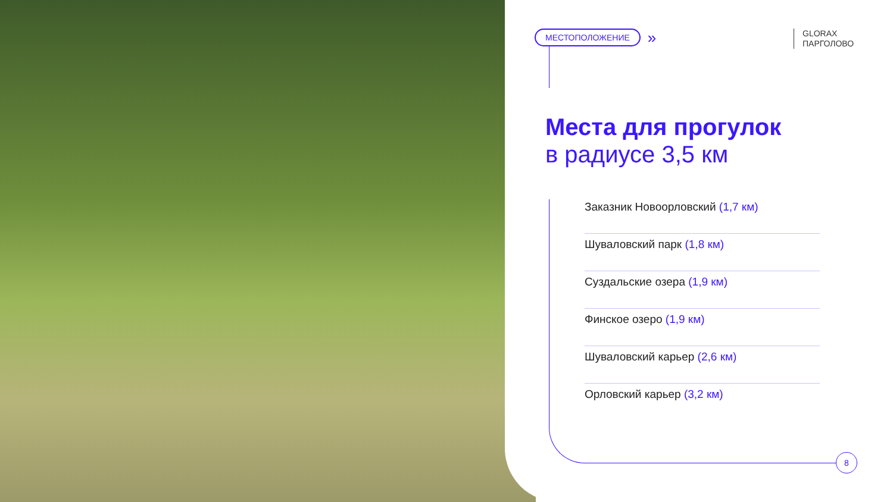МЕСТОПОЛОЖЕНИЕ »
GLORAX
ПАРГОЛОВО
Места для прогулок
в радиусе 3,5 км
Заказник Новоорловский (1,7 км)
Шуваловский парк (1,8 км)
Суздальские озера (1,9 км)
Финское озеро (1,9 км)
Шуваловский карьер (2,6 км)
Орловский карьер (3,2 км)
8